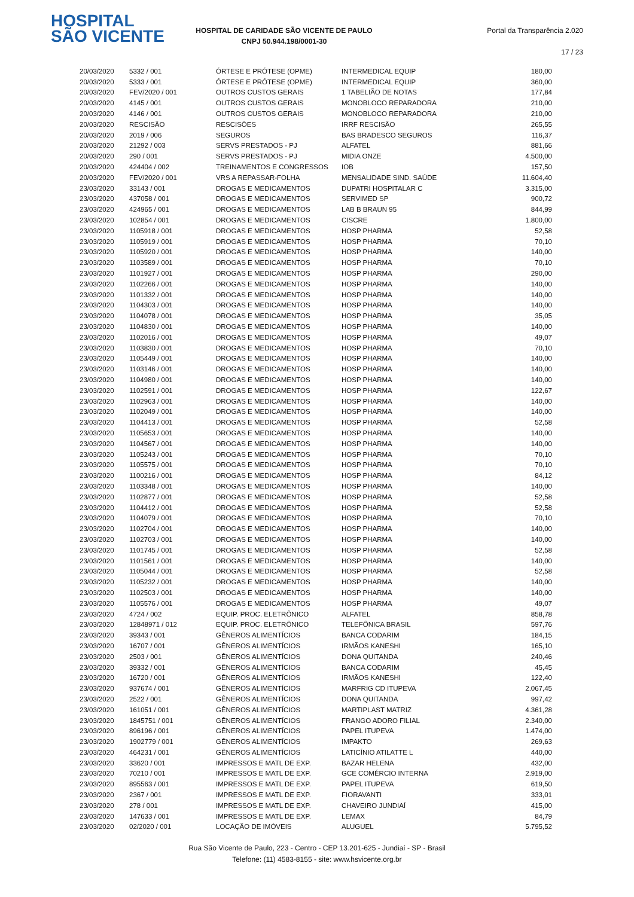HOSPITAL
SÃO VICENTE
HOSPITAL DE CARIDADE SÃO VICENTE DE PAULO
CNPJ 50.944.198/0001-30
Portal da Transparência 2.020
17 / 23
| 20/03/2020 | 5332 / 001 | ÓRTESE E PRÓTESE (OPME) | INTERMEDICAL EQUIP | 180,00 |
| 20/03/2020 | 5333 / 001 | ÓRTESE E PRÓTESE (OPME) | INTERMEDICAL EQUIP | 360,00 |
| 20/03/2020 | FEV/2020 / 001 | OUTROS CUSTOS GERAIS | 1 TABELIÃO DE NOTAS | 177,84 |
| 20/03/2020 | 4145 / 001 | OUTROS CUSTOS GERAIS | MONOBLOCO REPARADORA | 210,00 |
| 20/03/2020 | 4146 / 001 | OUTROS CUSTOS GERAIS | MONOBLOCO REPARADORA | 210,00 |
| 20/03/2020 | RESCISÃO | RESCISÕES | IRRF RESCISÃO | 265,55 |
| 20/03/2020 | 2019 / 006 | SEGUROS | BAS BRADESCO SEGUROS | 116,37 |
| 20/03/2020 | 21292 / 003 | SERVS PRESTADOS - PJ | ALFATEL | 881,66 |
| 20/03/2020 | 290 / 001 | SERVS PRESTADOS - PJ | MIDIA ONZE | 4.500,00 |
| 20/03/2020 | 424404 / 002 | TREINAMENTOS E CONGRESSOS | IOB | 157,50 |
| 20/03/2020 | FEV/2020 / 001 | VRS A REPASSAR-FOLHA | MENSALIDADE SIND. SAÚDE | 11.604,40 |
| 23/03/2020 | 33143 / 001 | DROGAS E MEDICAMENTOS | DUPATRI HOSPITALAR C | 3.315,00 |
| 23/03/2020 | 437058 / 001 | DROGAS E MEDICAMENTOS | SERVIMED SP | 900,72 |
| 23/03/2020 | 424965 / 001 | DROGAS E MEDICAMENTOS | LAB B BRAUN 95 | 844,99 |
| 23/03/2020 | 102854 / 001 | DROGAS E MEDICAMENTOS | CISCRE | 1.800,00 |
| 23/03/2020 | 1105918 / 001 | DROGAS E MEDICAMENTOS | HOSP PHARMA | 52,58 |
| 23/03/2020 | 1105919 / 001 | DROGAS E MEDICAMENTOS | HOSP PHARMA | 70,10 |
| 23/03/2020 | 1105920 / 001 | DROGAS E MEDICAMENTOS | HOSP PHARMA | 140,00 |
| 23/03/2020 | 1103589 / 001 | DROGAS E MEDICAMENTOS | HOSP PHARMA | 70,10 |
| 23/03/2020 | 1101927 / 001 | DROGAS E MEDICAMENTOS | HOSP PHARMA | 290,00 |
| 23/03/2020 | 1102266 / 001 | DROGAS E MEDICAMENTOS | HOSP PHARMA | 140,00 |
| 23/03/2020 | 1101332 / 001 | DROGAS E MEDICAMENTOS | HOSP PHARMA | 140,00 |
| 23/03/2020 | 1104303 / 001 | DROGAS E MEDICAMENTOS | HOSP PHARMA | 140,00 |
| 23/03/2020 | 1104078 / 001 | DROGAS E MEDICAMENTOS | HOSP PHARMA | 35,05 |
| 23/03/2020 | 1104830 / 001 | DROGAS E MEDICAMENTOS | HOSP PHARMA | 140,00 |
| 23/03/2020 | 1102016 / 001 | DROGAS E MEDICAMENTOS | HOSP PHARMA | 49,07 |
| 23/03/2020 | 1103830 / 001 | DROGAS E MEDICAMENTOS | HOSP PHARMA | 70,10 |
| 23/03/2020 | 1105449 / 001 | DROGAS E MEDICAMENTOS | HOSP PHARMA | 140,00 |
| 23/03/2020 | 1103146 / 001 | DROGAS E MEDICAMENTOS | HOSP PHARMA | 140,00 |
| 23/03/2020 | 1104980 / 001 | DROGAS E MEDICAMENTOS | HOSP PHARMA | 140,00 |
| 23/03/2020 | 1102591 / 001 | DROGAS E MEDICAMENTOS | HOSP PHARMA | 122,67 |
| 23/03/2020 | 1102963 / 001 | DROGAS E MEDICAMENTOS | HOSP PHARMA | 140,00 |
| 23/03/2020 | 1102049 / 001 | DROGAS E MEDICAMENTOS | HOSP PHARMA | 140,00 |
| 23/03/2020 | 1104413 / 001 | DROGAS E MEDICAMENTOS | HOSP PHARMA | 52,58 |
| 23/03/2020 | 1105653 / 001 | DROGAS E MEDICAMENTOS | HOSP PHARMA | 140,00 |
| 23/03/2020 | 1104567 / 001 | DROGAS E MEDICAMENTOS | HOSP PHARMA | 140,00 |
| 23/03/2020 | 1105243 / 001 | DROGAS E MEDICAMENTOS | HOSP PHARMA | 70,10 |
| 23/03/2020 | 1105575 / 001 | DROGAS E MEDICAMENTOS | HOSP PHARMA | 70,10 |
| 23/03/2020 | 1100216 / 001 | DROGAS E MEDICAMENTOS | HOSP PHARMA | 84,12 |
| 23/03/2020 | 1103348 / 001 | DROGAS E MEDICAMENTOS | HOSP PHARMA | 140,00 |
| 23/03/2020 | 1102877 / 001 | DROGAS E MEDICAMENTOS | HOSP PHARMA | 52,58 |
| 23/03/2020 | 1104412 / 001 | DROGAS E MEDICAMENTOS | HOSP PHARMA | 52,58 |
| 23/03/2020 | 1104079 / 001 | DROGAS E MEDICAMENTOS | HOSP PHARMA | 70,10 |
| 23/03/2020 | 1102704 / 001 | DROGAS E MEDICAMENTOS | HOSP PHARMA | 140,00 |
| 23/03/2020 | 1102703 / 001 | DROGAS E MEDICAMENTOS | HOSP PHARMA | 140,00 |
| 23/03/2020 | 1101745 / 001 | DROGAS E MEDICAMENTOS | HOSP PHARMA | 52,58 |
| 23/03/2020 | 1101561 / 001 | DROGAS E MEDICAMENTOS | HOSP PHARMA | 140,00 |
| 23/03/2020 | 1105044 / 001 | DROGAS E MEDICAMENTOS | HOSP PHARMA | 52,58 |
| 23/03/2020 | 1105232 / 001 | DROGAS E MEDICAMENTOS | HOSP PHARMA | 140,00 |
| 23/03/2020 | 1102503 / 001 | DROGAS E MEDICAMENTOS | HOSP PHARMA | 140,00 |
| 23/03/2020 | 1105576 / 001 | DROGAS E MEDICAMENTOS | HOSP PHARMA | 49,07 |
| 23/03/2020 | 4724 / 002 | EQUIP. PROC. ELETRÔNICO | ALFATEL | 858,78 |
| 23/03/2020 | 12848971 / 012 | EQUIP. PROC. ELETRÔNICO | TELEFÔNICA BRASIL | 597,76 |
| 23/03/2020 | 39343 / 001 | GÊNEROS ALIMENTÍCIOS | BANCA CODARIM | 184,15 |
| 23/03/2020 | 16707 / 001 | GÊNEROS ALIMENTÍCIOS | IRMÃOS KANESHI | 165,10 |
| 23/03/2020 | 2503 / 001 | GÊNEROS ALIMENTÍCIOS | DONA QUITANDA | 240,46 |
| 23/03/2020 | 39332 / 001 | GÊNEROS ALIMENTÍCIOS | BANCA CODARIM | 45,45 |
| 23/03/2020 | 16720 / 001 | GÊNEROS ALIMENTÍCIOS | IRMÃOS KANESHI | 122,40 |
| 23/03/2020 | 937674 / 001 | GÊNEROS ALIMENTÍCIOS | MARFRIG CD ITUPEVA | 2.067,45 |
| 23/03/2020 | 2522 / 001 | GÊNEROS ALIMENTÍCIOS | DONA QUITANDA | 997,42 |
| 23/03/2020 | 161051 / 001 | GÊNEROS ALIMENTÍCIOS | MARTIPLAST MATRIZ | 4.361,28 |
| 23/03/2020 | 1845751 / 001 | GÊNEROS ALIMENTÍCIOS | FRANGO ADORO FILIAL | 2.340,00 |
| 23/03/2020 | 896196 / 001 | GÊNEROS ALIMENTÍCIOS | PAPEL ITUPEVA | 1.474,00 |
| 23/03/2020 | 1902779 / 001 | GÊNEROS ALIMENTÍCIOS | IMPAKTO | 269,63 |
| 23/03/2020 | 464231 / 001 | GÊNEROS ALIMENTÍCIOS | LATICÍNIO ATILATTE L | 440,00 |
| 23/03/2020 | 33620 / 001 | IMPRESSOS E MATL DE EXP. | BAZAR HELENA | 432,00 |
| 23/03/2020 | 70210 / 001 | IMPRESSOS E MATL DE EXP. | GCE COMÉRCIO INTERNA | 2.919,00 |
| 23/03/2020 | 895563 / 001 | IMPRESSOS E MATL DE EXP. | PAPEL ITUPEVA | 619,50 |
| 23/03/2020 | 2367 / 001 | IMPRESSOS E MATL DE EXP. | FIORAVANTI | 333,01 |
| 23/03/2020 | 278 / 001 | IMPRESSOS E MATL DE EXP. | CHAVEIRO JUNDIAÍ | 415,00 |
| 23/03/2020 | 147633 / 001 | IMPRESSOS E MATL DE EXP. | LEMAX | 84,79 |
| 23/03/2020 | 02/2020 / 001 | LOCAÇÃO DE IMÓVEIS | ALUGUEL | 5.795,52 |
Rua São Vicente de Paulo, 223 - Centro - CEP 13.201-625 - Jundiaí - SP - Brasil
Telefone: (11) 4583-8155 - site: www.hsvicente.org.br